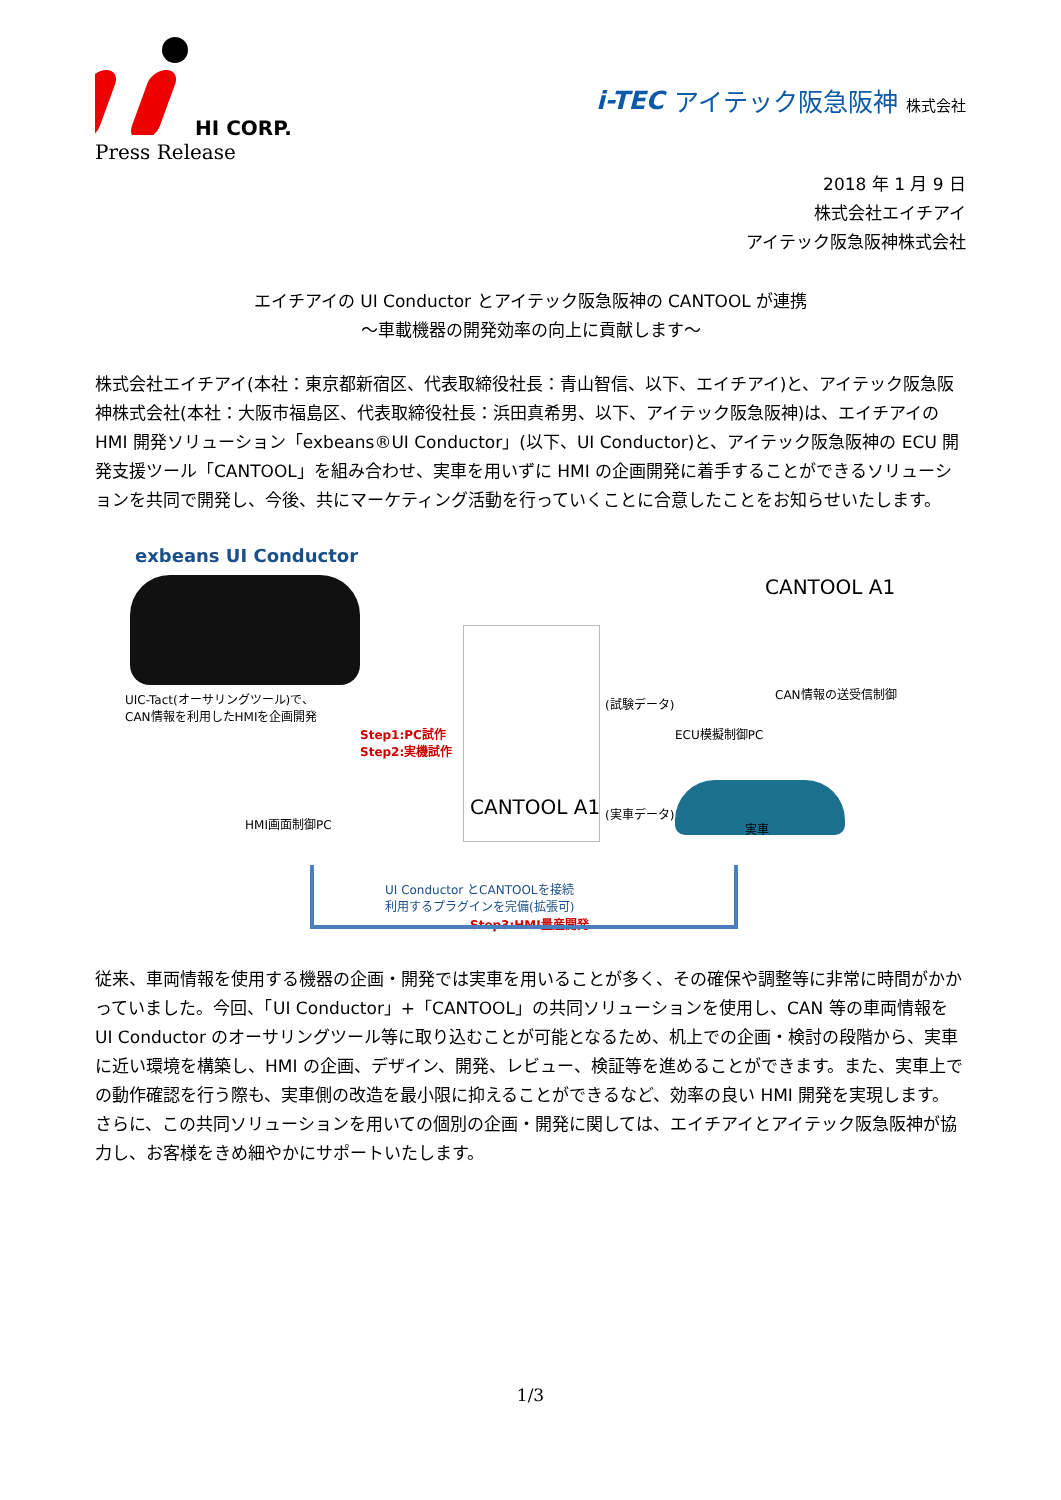HI CORP.
Press Release
i-TEC アイテック阪急阪神 株式会社
2018 年 1 月 9 日
株式会社エイチアイ
アイテック阪急阪神株式会社
エイチアイの UI Conductor とアイテック阪急阪神の CANTOOL が連携
～車載機器の開発効率の向上に貢献します～
株式会社エイチアイ(本社：東京都新宿区、代表取締役社長：青山智信、以下、エイチアイ)と、アイテック阪急阪神株式会社(本社：大阪市福島区、代表取締役社長：浜田真希男、以下、アイテック阪急阪神)は、エイチアイの HMI 開発ソリューション「exbeans®UI Conductor」(以下、UI Conductor)と、アイテック阪急阪神の ECU 開発支援ツール「CANTOOL」を組み合わせ、実車を用いずに HMI の企画開発に着手することができるソリューションを共同で開発し、今後、共にマーケティング活動を行っていくことに合意したことをお知らせいたします。
exbeans UI Conductor
UIC-Tact(オーサリングツール)で、
CAN情報を利用したHMIを企画開発
Step1:PC試作
Step2:実機試作
HMI画面制御PC
CANTOOL A1
CANTOOL A1
CAN情報の送受信制御
(試験データ)
ECU模擬制御PC
(実車データ)
実車
UI Conductor とCANTOOLを接続
利用するプラグインを完備(拡張可)
Step3:HMI量産開発
従来、車両情報を使用する機器の企画・開発では実車を用いることが多く、その確保や調整等に非常に時間がかかっていました。今回、「UI Conductor」+「CANTOOL」の共同ソリューションを使用し、CAN 等の車両情報を UI Conductor のオーサリングツール等に取り込むことが可能となるため、机上での企画・検討の段階から、実車に近い環境を構築し、HMI の企画、デザイン、開発、レビュー、検証等を進めることができます。また、実車上での動作確認を行う際も、実車側の改造を最小限に抑えることができるなど、効率の良い HMI 開発を実現します。
さらに、この共同ソリューションを用いての個別の企画・開発に関しては、エイチアイとアイテック阪急阪神が協力し、お客様をきめ細やかにサポートいたします。
1/3